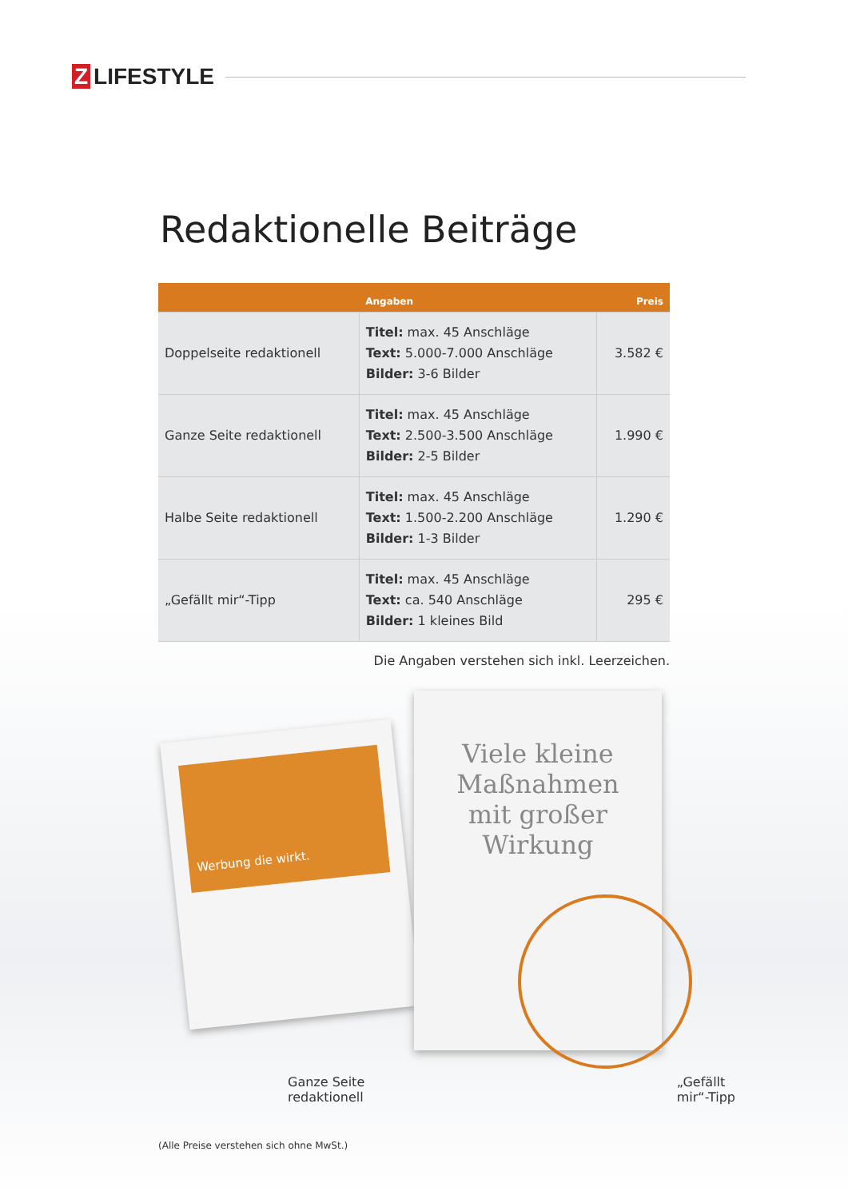Z LIFESTYLE
Redaktionelle Beiträge
| | Angaben | Preis |
| --- | --- | --- |
| Doppelseite redaktionell | Titel: max. 45 Anschläge Text: 5.000-7.000 Anschläge Bilder: 3-6 Bilder | 3.582 € |
| Ganze Seite redaktionell | Titel: max. 45 Anschläge Text: 2.500-3.500 Anschläge Bilder: 2-5 Bilder | 1.990 € |
| Halbe Seite redaktionell | Titel: max. 45 Anschläge Text: 1.500-2.200 Anschläge Bilder: 1-3 Bilder | 1.290 € |
| „Gefällt mir“-Tipp | Titel: max. 45 Anschläge Text: ca. 540 Anschläge Bilder: 1 kleines Bild | 295 € |
Die Angaben verstehen sich inkl. Leerzeichen.
Werbung die wirkt.
Viele kleine
Maßnahmen
mit großer Wirkung
Ganze Seite
redaktionell
„Gefällt
mir“-Tipp
(Alle Preise verstehen sich ohne MwSt.)